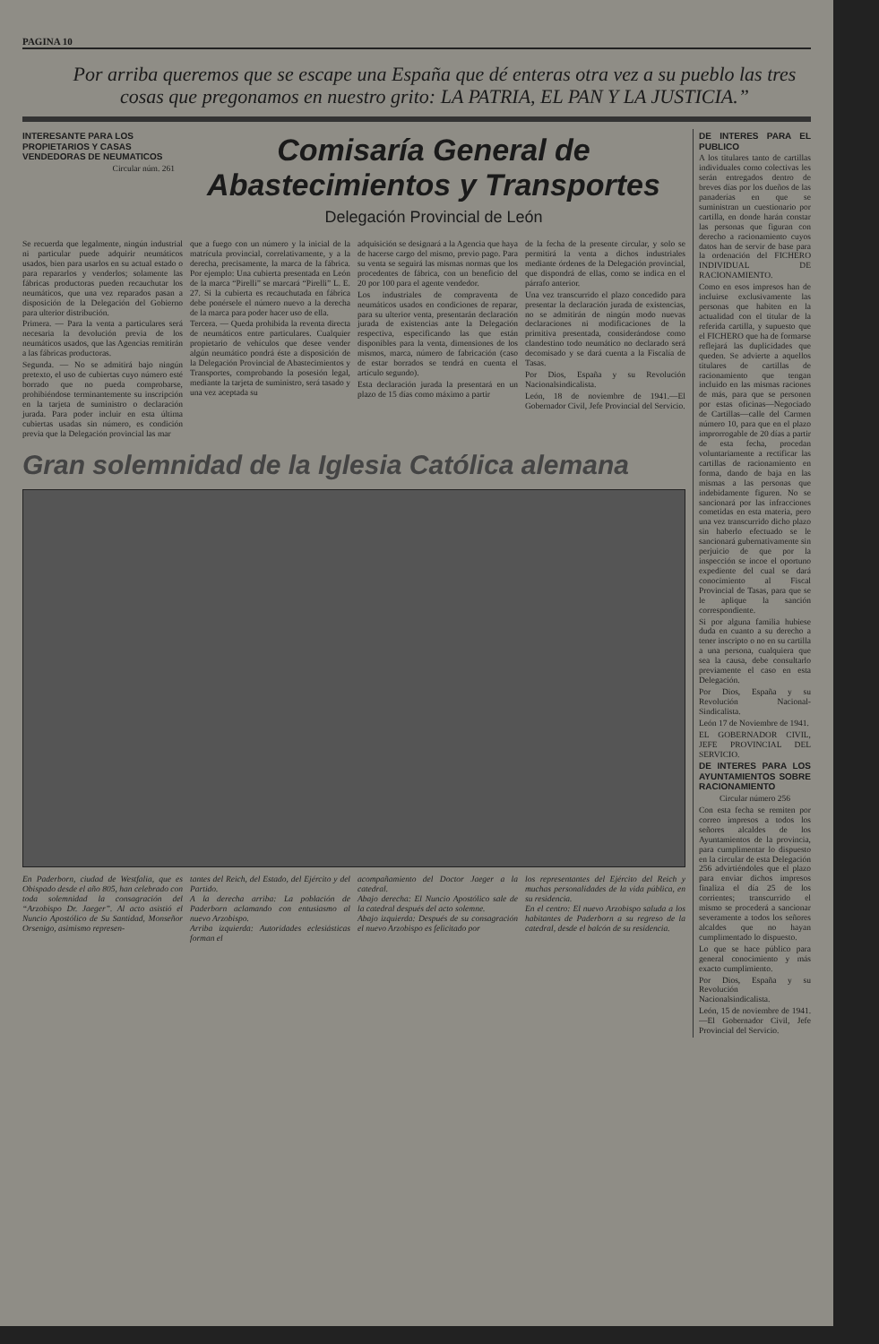PAGINA 10
Por arriba queremos que se escape una España que dé enteras otra vez a su pueblo las tres cosas que pregonamos en nuestro grito: LA PATRIA, EL PAN Y LA JUSTICIA.”
INTERESANTE PARA LOS PROPIETARIOS Y CASAS VENDEDORAS DE NEUMATICOS
Circular núm. 261
Comisaría General de Abastecimientos y Transportes
Delegación Provincial de León
Se recuerda que legalmente, ningún industrial ni particular puede adquirir neumáticos usados, bien para usarlos en su actual estado o para repararlos y venderlos; solamente las fábricas productoras pueden recauchutar los neumáticos, que una vez reparados pasan a disposición de la Delegación del Gobierno para ulterior distribución.
Primera. — Para la venta a particulares será necesaria la devolución previa de los neumáticos usados, que las Agencias remitirán a las fábricas productoras.
Segunda. — No se admitirá bajo ningún pretexto, el uso de cubiertas cuyo número esté borrado que no pueda comprobarse, prohibiéndose terminantemente su inscripción en la tarjeta de suministro o declaración jurada. Para poder incluir en esta última cubiertas usadas sin número, es condición previa que la Delegación provincial las mar
que a fuego con un número y la inicial de la matrícula provincial, correlativamente, y a la derecha, precisamente, la marca de la fábrica. Por ejemplo: Una cubierta presentada en León de la marca “Pirelli” se marcará “Pirelli” L. E. 27. Si la cubierta es recauchutada en fábrica debe ponérsele el número nuevo a la derecha de la marca para poder hacer uso de ella.
Tercera. — Queda prohibida la reventa directa de neumáticos entre particulares. Cualquier propietario de vehículos que desee vender algún neumático pondrá éste a disposición de la Delegación Provincial de Abastecimientos y Transportes, comprobando la posesión legal, mediante la tarjeta de suministro, será tasado y una vez aceptada su
adquisición se designará a la Agencia que haya de hacerse cargo del mismo, previo pago. Para su venta se seguirá las mismas normas que los procedentes de fábrica, con un beneficio del 20 por 100 para el agente vendedor.
Los industriales de compraventa de neumáticos usados en condiciones de reparar, para su ulterior venta, presentarán declaración jurada de existencias ante la Delegación respectiva, especificando las que están disponibles para la venta, dimensiones de los mismos, marca, número de fabricación (caso de estar borrados se tendrá en cuenta el artículo segundo).
Esta declaración jurada la presentará en un plazo de 15 días como máximo a partir
de la fecha de la presente circular, y solo se permitirá la venta a dichos industriales mediante órdenes de la Delegación provincial, que dispondrá de ellas, como se indica en el párrafo anterior.
Una vez transcurrido el plazo concedido para presentar la declaración jurada de existencias, no se admitirán de ningún modo nuevas declaraciones ni modificaciones de la primitiva presentada, considerándose como clandestino todo neumático no declarado será decomisado y se dará cuenta a la Fiscalía de Tasas.
Por Dios, España y su Revolución Nacionalsindicalista.
León, 18 de noviembre de 1941.—El Gobernador Civil, Jefe Provincial del Servicio.
Gran solemnidad de la Iglesia Católica alemana
En Paderborn, ciudad de Westfalia, que es Obispado desde el año 805, han celebrado con toda solemnidad la consagración del “Arzobispo Dr. Jaeger”. Al acto asistió el Nuncio Apostólico de Su Santidad, Monseñor Orsenigo, asimismo represen-
tantes del Reich, del Estado, del Ejército y del Partido.
A la derecha arriba: La población de Paderborn aclamando con entusiasmo al nuevo Arzobispo.
Arriba izquierda: Autoridades eclesiásticas forman el
acompañamiento del Doctor Jaeger a la catedral.
Abajo derecha: El Nuncio Apostólico sale de la catedral después del acto solemne.
Abajo izquierda: Después de su consagración el nuevo Arzobispo es felicitado por
los representantes del Ejército del Reich y muchas personalidades de la vida pública, en su residencia.
En el centro: El nuevo Arzobispo saluda a los habitantes de Paderborn a su regreso de la catedral, desde el balcón de su residencia.
DE INTERES PARA EL PUBLICO
A los titulares tanto de cartillas individuales como colectivas les serán entregados dentro de breves días por los dueños de las panaderías en que se suministran un cuestionario por cartilla, en donde harán constar las personas que figuran con derecho a racionamiento cuyos datos han de servir de base para la ordenación del FICHERO INDIVIDUAL DE RACIONAMIENTO.
Como en esos impresos han de incluirse exclusivamente las personas que habiten en la actualidad con el titular de la referida cartilla, y supuesto que el FICHERO que ha de formarse reflejará las duplicidades que queden. Se advierte a aquellos titulares de cartillas de racionamiento que tengan incluido en las mismas raciones de más, para que se personen por estas oficinas—Negociado de Cartillas—calle del Carmen número 10, para que en el plazo improrrogable de 20 días a partir de esta fecha, procedan voluntariamente a rectificar las cartillas de racionamiento en forma, dando de baja en las mismas a las personas que indebidamente figuren. No se sancionará por las infracciones cometidas en esta materia, pero una vez transcurrido dicho plazo sin haberlo efectuado se le sancionará gubernativamente sin perjuicio de que por la inspección se incoe el oportuno expediente del cual se dará conocimiento al Fiscal Provincial de Tasas, para que se le aplique la sanción correspondiente.
Si por alguna familia hubiese duda en cuanto a su derecho a tener inscripto o no en su cartilla a una persona, cualquiera que sea la causa, debe consultarlo previamente el caso en esta Delegación.
Por Dios, España y su Revolución Nacional-Sindicalista.
León 17 de Noviembre de 1941.
EL GOBERNADOR CIVIL, JEFE PROVINCIAL DEL SERVICIO.
DE INTERES PARA LOS AYUNTAMIENTOS SOBRE RACIONAMIENTO
Circular número 256
Con esta fecha se remiten por correo impresos a todos los señores alcaldes de los Ayuntamientos de la provincia, para cumplimentar lo dispuesto en la circular de esta Delegación 256 advirtiéndoles que el plazo para enviar dichos impresos finaliza el día 25 de los corrientes; transcurrido el mismo se procederá a sancionar severamente a todos los señores alcaldes que no hayan cumplimentado lo dispuesto.
Lo que se hace público para general conocimiento y más exacto cumplimiento.
Por Dios, España y su Revolución Nacionalsindicalista.
León, 15 de noviembre de 1941.—El Gobernador Civil, Jefe Provincial del Servicio.